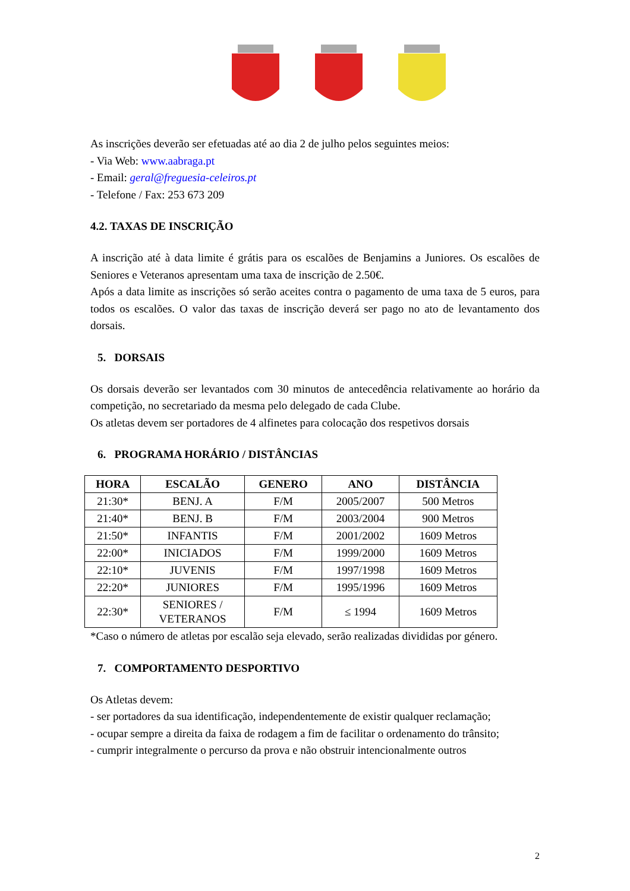As inscrições deverão ser efetuadas até ao dia 2 de julho pelos seguintes meios:
- Via Web: www.aabraga.pt
- Email: geral@freguesia-celeiros.pt
- Telefone / Fax: 253 673 209
4.2. TAXAS DE INSCRIÇÃO
A inscrição até à data limite é grátis para os escalões de Benjamins a Juniores. Os escalões de Seniores e Veteranos apresentam uma taxa de inscrição de 2.50€.
Após a data limite as inscrições só serão aceites contra o pagamento de uma taxa de 5 euros, para todos os escalões. O valor das taxas de inscrição deverá ser pago no ato de levantamento dos dorsais.
5. DORSAIS
Os dorsais deverão ser levantados com 30 minutos de antecedência relativamente ao horário da competição, no secretariado da mesma pelo delegado de cada Clube.
Os atletas devem ser portadores de 4 alfinetes para colocação dos respetivos dorsais
6. PROGRAMA HORÁRIO / DISTÂNCIAS
| HORA | ESCALÃO | GENERO | ANO | DISTÂNCIA |
| --- | --- | --- | --- | --- |
| 21:30* | BENJ. A | F/M | 2005/2007 | 500 Metros |
| 21:40* | BENJ. B | F/M | 2003/2004 | 900 Metros |
| 21:50* | INFANTIS | F/M | 2001/2002 | 1609 Metros |
| 22:00* | INICIADOS | F/M | 1999/2000 | 1609 Metros |
| 22:10* | JUVENIS | F/M | 1997/1998 | 1609 Metros |
| 22:20* | JUNIORES | F/M | 1995/1996 | 1609 Metros |
| 22:30* | SENIORES / VETERANOS | F/M | ≤ 1994 | 1609 Metros |
*Caso o número de atletas por escalão seja elevado, serão realizadas divididas por género.
7. COMPORTAMENTO DESPORTIVO
Os Atletas devem:
- ser portadores da sua identificação, independentemente de existir qualquer reclamação;
- ocupar sempre a direita da faixa de rodagem a fim de facilitar o ordenamento do trânsito;
- cumprir integralmente o percurso da prova e não obstruir intencionalmente outros
2